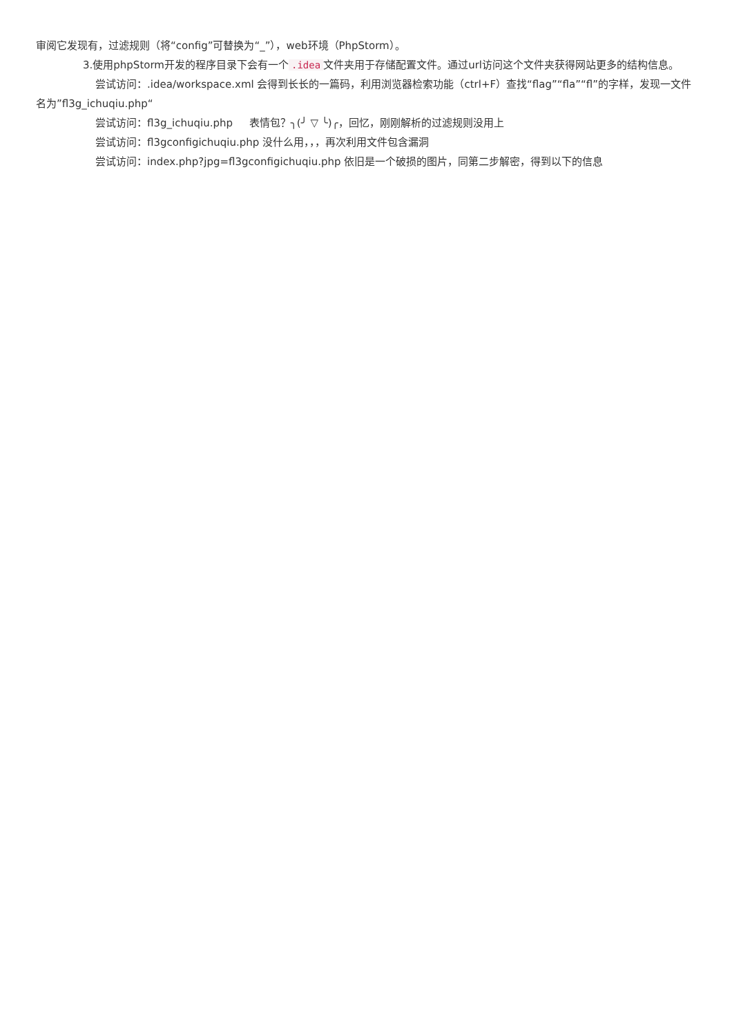审阅它发现有，过滤规则（将“config”可替换为“_”），web环境（PhpStorm）。
3.使用phpStorm开发的程序目录下会有一个.idea 文件夹用于存储配置文件。通过url访问这个文件夹获得网站更多的结构信息。
尝试访问：.idea/workspace.xml 会得到长长的一篇码，利用浏览器检索功能（ctrl+F）查找“flag”“fla”“fl”的字样，发现一文件名为”fl3g_ichuqiu.php“
尝试访问：fl3g_ichuqiu.php 表情包？╮(╯ ▽ ╰)╭，回忆，刚刚解析的过滤规则没用上
尝试访问：fl3gconfigichuqiu.php 没什么用，，，再次利用文件包含漏洞
尝试访问：index.php?jpg=fl3gconfigichuqiu.php 依旧是一个破损的图片，同第二步解密，得到以下的信息